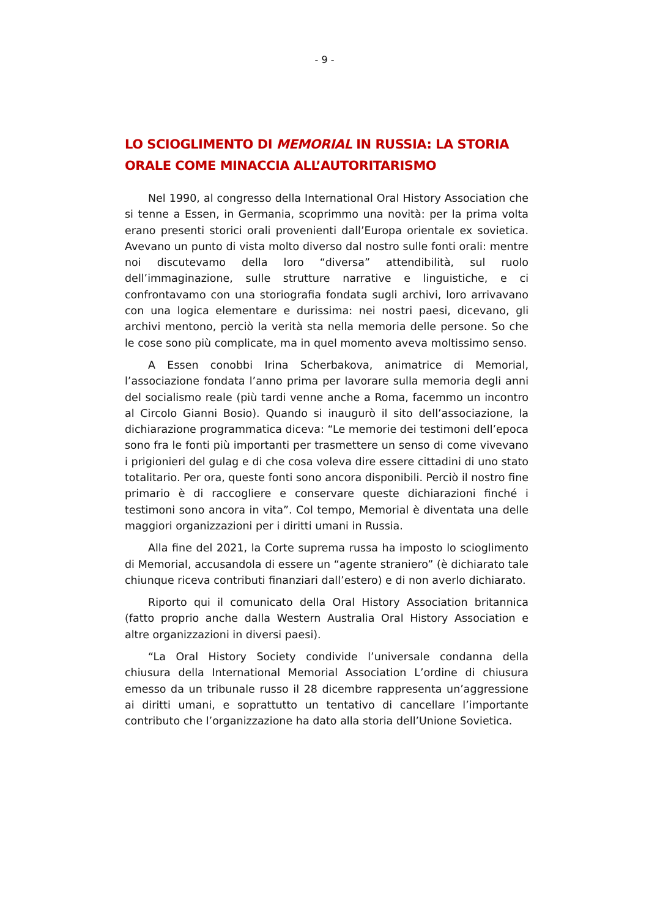- 9 -
LO SCIOGLIMENTO DI MEMORIAL IN RUSSIA: LA STORIA ORALE COME MINACCIA ALL’AUTORITARISMO
Nel 1990, al congresso della International Oral History Association che si tenne a Essen, in Germania, scoprimmo una novità: per la prima volta erano presenti storici orali provenienti dall’Europa orientale ex sovietica. Avevano un punto di vista molto diverso dal nostro sulle fonti orali: mentre noi discutevamo della loro “diversa” attendibilità, sul ruolo dell’immaginazione, sulle strutture narrative e linguistiche, e ci confrontavamo con una storiografia fondata sugli archivi, loro arrivavano con una logica elementare e durissima: nei nostri paesi, dicevano, gli archivi mentono, perciò la verità sta nella memoria delle persone. So che le cose sono più complicate, ma in quel momento aveva moltissimo senso.
A Essen conobbi Irina Scherbakova, animatrice di Memorial, l’associazione fondata l’anno prima per lavorare sulla memoria degli anni del socialismo reale (più tardi venne anche a Roma, facemmo un incontro al Circolo Gianni Bosio). Quando si inaugurò il sito dell’associazione, la dichiarazione programmatica diceva: “Le memorie dei testimoni dell’epoca sono fra le fonti più importanti per trasmettere un senso di come vivevano i prigionieri del gulag e di che cosa voleva dire essere cittadini di uno stato totalitario. Per ora, queste fonti sono ancora disponibili. Perciò il nostro fine primario è di raccogliere e conservare queste dichiarazioni finché i testimoni sono ancora in vita”. Col tempo, Memorial è diventata una delle maggiori organizzazioni per i diritti umani in Russia.
Alla fine del 2021, la Corte suprema russa ha imposto lo scioglimento di Memorial, accusandola di essere un “agente straniero” (è dichiarato tale chiunque riceva contributi finanziari dall’estero) e di non averlo dichiarato.
Riporto qui il comunicato della Oral History Association britannica (fatto proprio anche dalla Western Australia Oral History Association e altre organizzazioni in diversi paesi).
“La Oral History Society condivide l’universale condanna della chiusura della International Memorial Association L’ordine di chiusura emesso da un tribunale russo il 28 dicembre rappresenta un’aggressione ai diritti umani, e soprattutto un tentativo di cancellare l’importante contributo che l’organizzazione ha dato alla storia dell’Unione Sovietica.